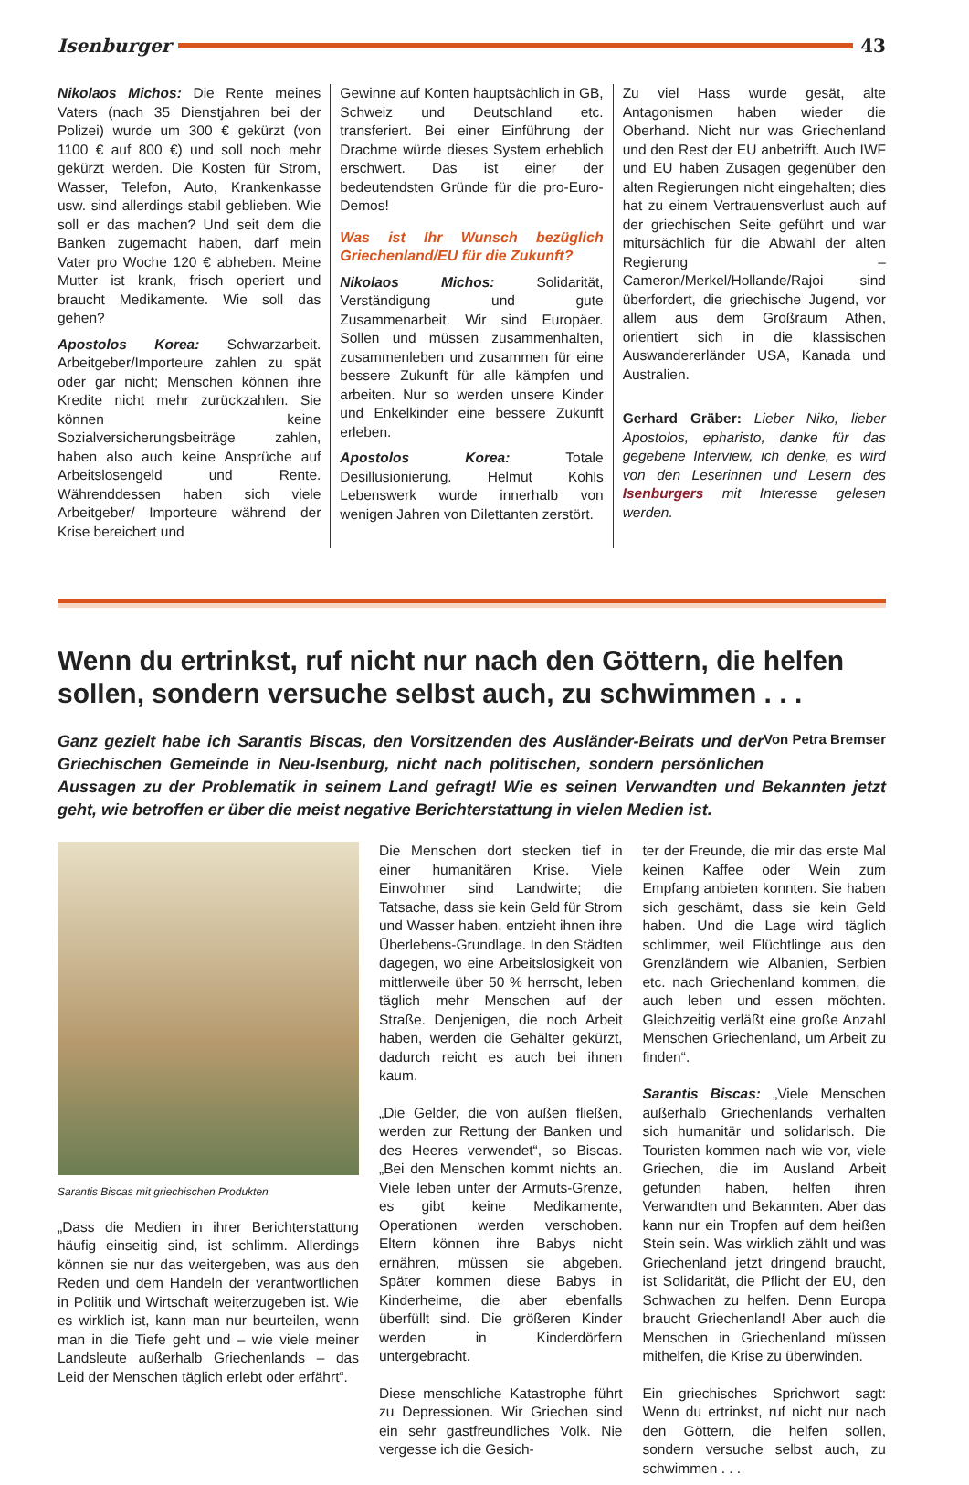Isenburger 43
Nikolaos Michos: Die Rente meines Vaters (nach 35 Dienstjahren bei der Polizei) wurde um 300 € gekürzt (von 1100 € auf 800 €) und soll noch mehr gekürzt werden. Die Kosten für Strom, Wasser, Telefon, Auto, Krankenkasse usw. sind allerdings stabil geblieben. Wie soll er das machen? Und seit dem die Banken zugemacht haben, darf mein Vater pro Woche 120 € abheben. Meine Mutter ist krank, frisch operiert und braucht Medikamente. Wie soll das gehen?
Apostolos Korea: Schwarzarbeit. Arbeitgeber/Importeure zahlen zu spät oder gar nicht; Menschen können ihre Kredite nicht mehr zurückzahlen. Sie können keine Sozialversicherungsbeiträge zahlen, haben also auch keine Ansprüche auf Arbeitslosengeld und Rente. Währenddessen haben sich viele Arbeitgeber/ Importeure während der Krise bereichert und
Gewinne auf Konten hauptsächlich in GB, Schweiz und Deutschland etc. transferiert. Bei einer Einführung der Drachme würde dieses System erheblich erschwert. Das ist einer der bedeutendsten Gründe für die pro-Euro-Demos!
Was ist Ihr Wunsch bezüglich Griechenland/EU für die Zukunft?
Nikolaos Michos: Solidarität, Verständigung und gute Zusammenarbeit. Wir sind Europäer. Sollen und müssen zusammenhalten, zusammenleben und zusammen für eine bessere Zukunft für alle kämpfen und arbeiten. Nur so werden unsere Kinder und Enkelkinder eine bessere Zukunft erleben.
Apostolos Korea: Totale Desillusionierung. Helmut Kohls Lebenswerk wurde innerhalb von wenigen Jahren von Dilettanten zerstört.
Zu viel Hass wurde gesät, alte Antagonismen haben wieder die Oberhand. Nicht nur was Griechenland und den Rest der EU anbetrifft. Auch IWF und EU haben Zusagen gegenüber den alten Regierungen nicht eingehalten; dies hat zu einem Vertrauensverlust auch auf der griechischen Seite geführt und war mitursächlich für die Abwahl der alten Regierung – Cameron/Merkel/Hollande/Rajoi sind überfordert, die griechische Jugend, vor allem aus dem Großraum Athen, orientiert sich in die klassischen Auswandererländer USA, Kanada und Australien.
Gerhard Gräber: Lieber Niko, lieber Apostolos, epharisto, danke für das gegebene Interview, ich denke, es wird von den Leserinnen und Lesern des Isenburgers mit Interesse gelesen werden.
Wenn du ertrinkst, ruf nicht nur nach den Göttern, die helfen sollen, sondern versuche selbst auch, zu schwimmen . . . Von Petra Bremser
Ganz gezielt habe ich Sarantis Biscas, den Vorsitzenden des Ausländer-Beirats und der Griechischen Gemeinde in Neu-Isenburg, nicht nach politischen, sondern persönlichen Aussagen zu der Problematik in seinem Land gefragt! Wie es seinen Verwandten und Bekannten jetzt geht, wie betroffen er über die meist negative Berichterstattung in vielen Medien ist.
Sarantis Biscas mit griechischen Produkten
„Dass die Medien in ihrer Berichterstattung häufig einseitig sind, ist schlimm. Allerdings können sie nur das weitergeben, was aus den Reden und dem Handeln der verantwortlichen in Politik und Wirtschaft weiterzugeben ist. Wie es wirklich ist, kann man nur beurteilen, wenn man in die Tiefe geht und – wie viele meiner Landsleute außerhalb Griechenlands – das Leid der Menschen täglich erlebt oder erfährt“.
Die Menschen dort stecken tief in einer humanitären Krise. Viele Einwohner sind Landwirte; die Tatsache, dass sie kein Geld für Strom und Wasser haben, entzieht ihnen ihre Überlebens-Grundlage. In den Städten dagegen, wo eine Arbeitslosigkeit von mittlerweile über 50 % herrscht, leben täglich mehr Menschen auf der Straße. Denjenigen, die noch Arbeit haben, werden die Gehälter gekürzt, dadurch reicht es auch bei ihnen kaum.
„Die Gelder, die von außen fließen, werden zur Rettung der Banken und des Heeres verwendet“, so Biscas. „Bei den Menschen kommt nichts an. Viele leben unter der Armuts-Grenze, es gibt keine Medikamente, Operationen werden verschoben. Eltern können ihre Babys nicht ernähren, müssen sie abgeben. Später kommen diese Babys in Kinderheime, die aber ebenfalls überfüllt sind. Die größeren Kinder werden in Kinderdörfern untergebracht.
Diese menschliche Katastrophe führt zu Depressionen. Wir Griechen sind ein sehr gastfreundliches Volk. Nie vergesse ich die Gesich-
ter der Freunde, die mir das erste Mal keinen Kaffee oder Wein zum Empfang anbieten konnten. Sie haben sich geschämt, dass sie kein Geld haben. Und die Lage wird täglich schlimmer, weil Flüchtlinge aus den Grenzländern wie Albanien, Serbien etc. nach Griechenland kommen, die auch leben und essen möchten. Gleichzeitig verläßt eine große Anzahl Menschen Griechenland, um Arbeit zu finden“.
Sarantis Biscas: „Viele Menschen außerhalb Griechenlands verhalten sich humanitär und solidarisch. Die Touristen kommen nach wie vor, viele Griechen, die im Ausland Arbeit gefunden haben, helfen ihren Verwandten und Bekannten. Aber das kann nur ein Tropfen auf dem heißen Stein sein. Was wirklich zählt und was Griechenland jetzt dringend braucht, ist Solidarität, die Pflicht der EU, den Schwachen zu helfen. Denn Europa braucht Griechenland! Aber auch die Menschen in Griechenland müssen mithelfen, die Krise zu überwinden.
Ein griechisches Sprichwort sagt: Wenn du ertrinkst, ruf nicht nur nach den Göttern, die helfen sollen, sondern versuche selbst auch, zu schwimmen . . .